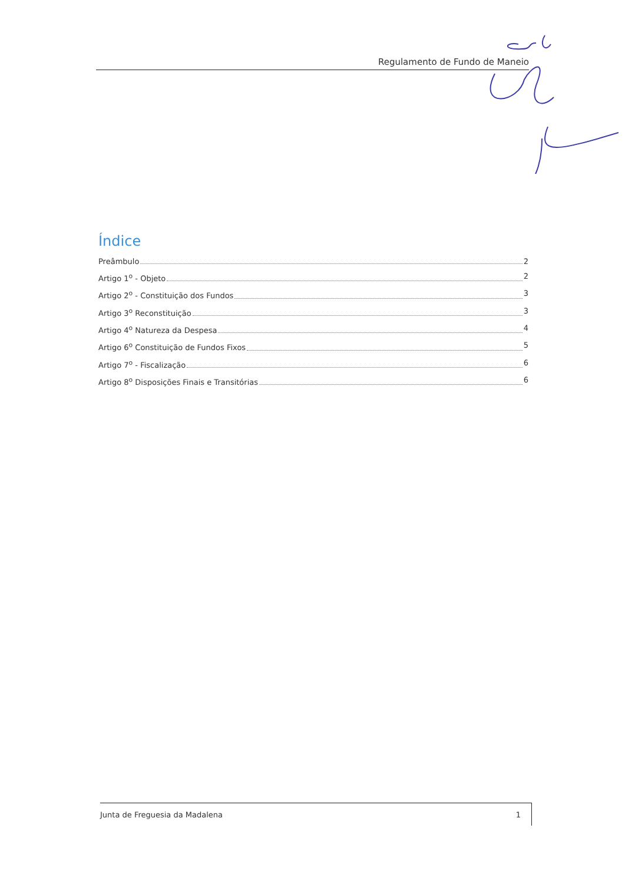Regulamento de Fundo de Maneio
Índice
Preâmbulo 2
Artigo 1<sup>o</sup> - Objeto 2
Artigo 2<sup>o</sup> - Constituição dos Fundos 3
Artigo 3<sup>o</sup> Reconstituição 3
Artigo 4<sup>o</sup> Natureza da Despesa 4
Artigo 6<sup>o</sup> Constituição de Fundos Fixos 5
Artigo 7<sup>o</sup> - Fiscalização 6
Artigo 8<sup>o</sup> Disposições Finais e Transitórias 6
Junta de Freguesia da Madalena 1